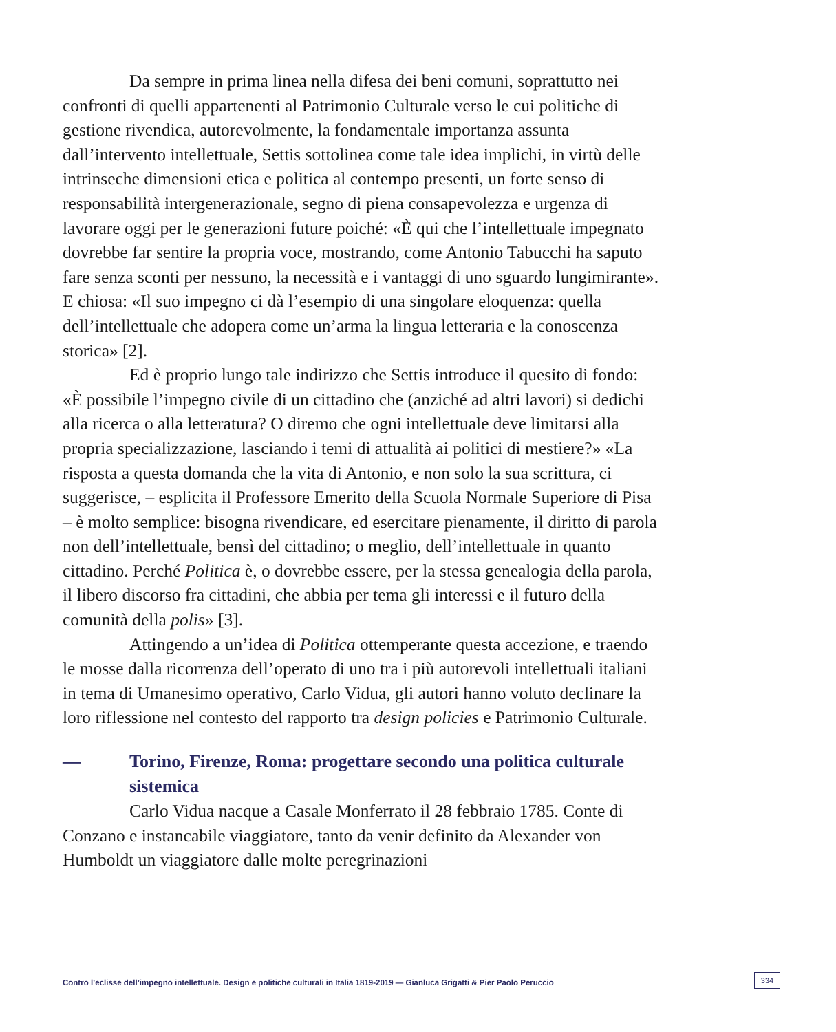Da sempre in prima linea nella difesa dei beni comuni, soprattutto nei confronti di quelli appartenenti al Patrimonio Culturale verso le cui politiche di gestione rivendica, autorevolmente, la fondamentale importanza assunta dall’intervento intellettuale, Settis sottolinea come tale idea implichi, in virtù delle intrinseche dimensioni etica e politica al contempo presenti, un forte senso di responsabilità intergenerazionale, segno di piena consapevolezza e urgenza di lavorare oggi per le generazioni future poiché: «È qui che l’intellettuale impegnato dovrebbe far sentire la propria voce, mostrando, come Antonio Tabucchi ha saputo fare senza sconti per nessuno, la necessità e i vantaggi di uno sguardo lungimirante». E chiosa: «Il suo impegno ci dà l’esempio di una singolare eloquenza: quella dell’intellettuale che adopera come un’arma la lingua letteraria e la conoscenza storica» [2].
Ed è proprio lungo tale indirizzo che Settis introduce il quesito di fondo: «È possibile l’impegno civile di un cittadino che (anziché ad altri lavori) si dedichi alla ricerca o alla letteratura? O diremo che ogni intellettuale deve limitarsi alla propria specializzazione, lasciando i temi di attualità ai politici di mestiere?» «La risposta a questa domanda che la vita di Antonio, e non solo la sua scrittura, ci suggerisce, – esplicita il Professore Emerito della Scuola Normale Superiore di Pisa – è molto semplice: bisogna rivendicare, ed esercitare pienamente, il diritto di parola non dell’intellettuale, bensì del cittadino; o meglio, dell’intellettuale in quanto cittadino. Perché Politica è, o dovrebbe essere, per la stessa genealogia della parola, il libero discorso fra cittadini, che abbia per tema gli interessi e il futuro della comunità della polis» [3].
Attingendo a un’idea di Politica ottemperante questa accezione, e traendo le mosse dalla ricorrenza dell’operato di uno tra i più autorevoli intellettuali italiani in tema di Umanesimo operativo, Carlo Vidua, gli autori hanno voluto declinare la loro riflessione nel contesto del rapporto tra design policies e Patrimonio Culturale.
— Torino, Firenze, Roma: progettare secondo una politica culturale sistemica
Carlo Vidua nacque a Casale Monferrato il 28 febbraio 1785. Conte di Conzano e instancabile viaggiatore, tanto da venir definito da Alexander von Humboldt un viaggiatore dalle molte peregrinazioni
Contro l’eclisse dell’impegno intellettuale. Design e politiche culturali in Italia 1819-2019 — Gianluca Grigatti & Pier Paolo Peruccio
334